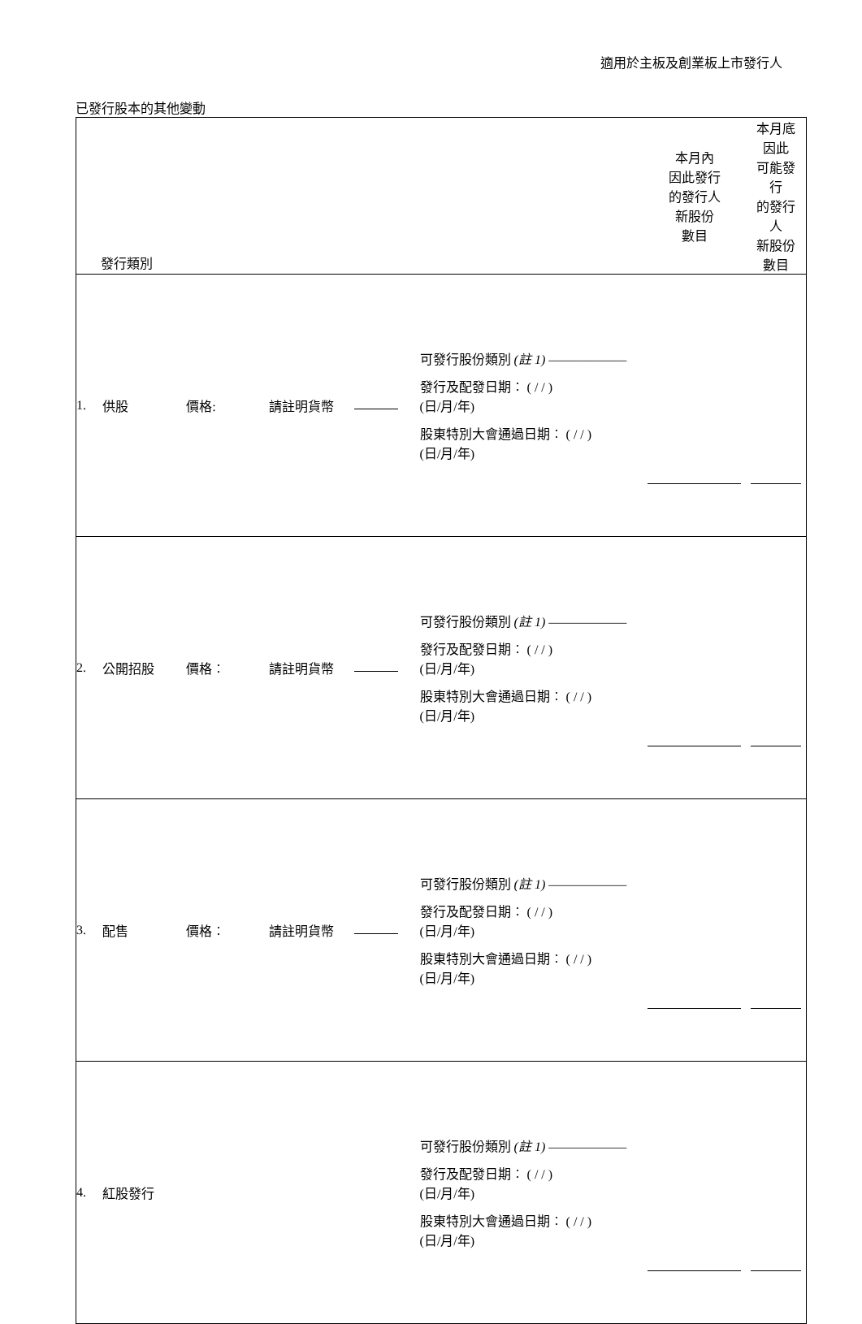適用於主板及創業板上市發行人
已發行股本的其他變動
| 發行類別 | | | | | | 本月內 因此發行 的發行人 新股份 數目 | 本月底 因此 可能發 行 的發行 人 新股份 數目 |
| 1. | 供股 | 價格: | 請註明貨幣 | | 可發行股份類別 (註 1) —————— 發行及配發日期︰ ( / / ) (日/月/年) 股東特別大會通過日期︰ ( / / ) (日/月/年) | | |
| 2. | 公開招股 | 價格︰ | 請註明貨幣 | | 可發行股份類別 (註 1) —————— 發行及配發日期︰ ( / / ) (日/月/年) 股東特別大會通過日期︰ ( / / ) (日/月/年) | | |
| 3. | 配售 | 價格︰ | 請註明貨幣 | | 可發行股份類別 (註 1) —————— 發行及配發日期︰ ( / / ) (日/月/年) 股東特別大會通過日期︰ ( / / ) (日/月/年) | | |
| 4. | 紅股發行 | | | | 可發行股份類別 (註 1) —————— 發行及配發日期︰ ( / / ) (日/月/年) 股東特別大會通過日期︰ ( / / ) (日/月/年) | | |